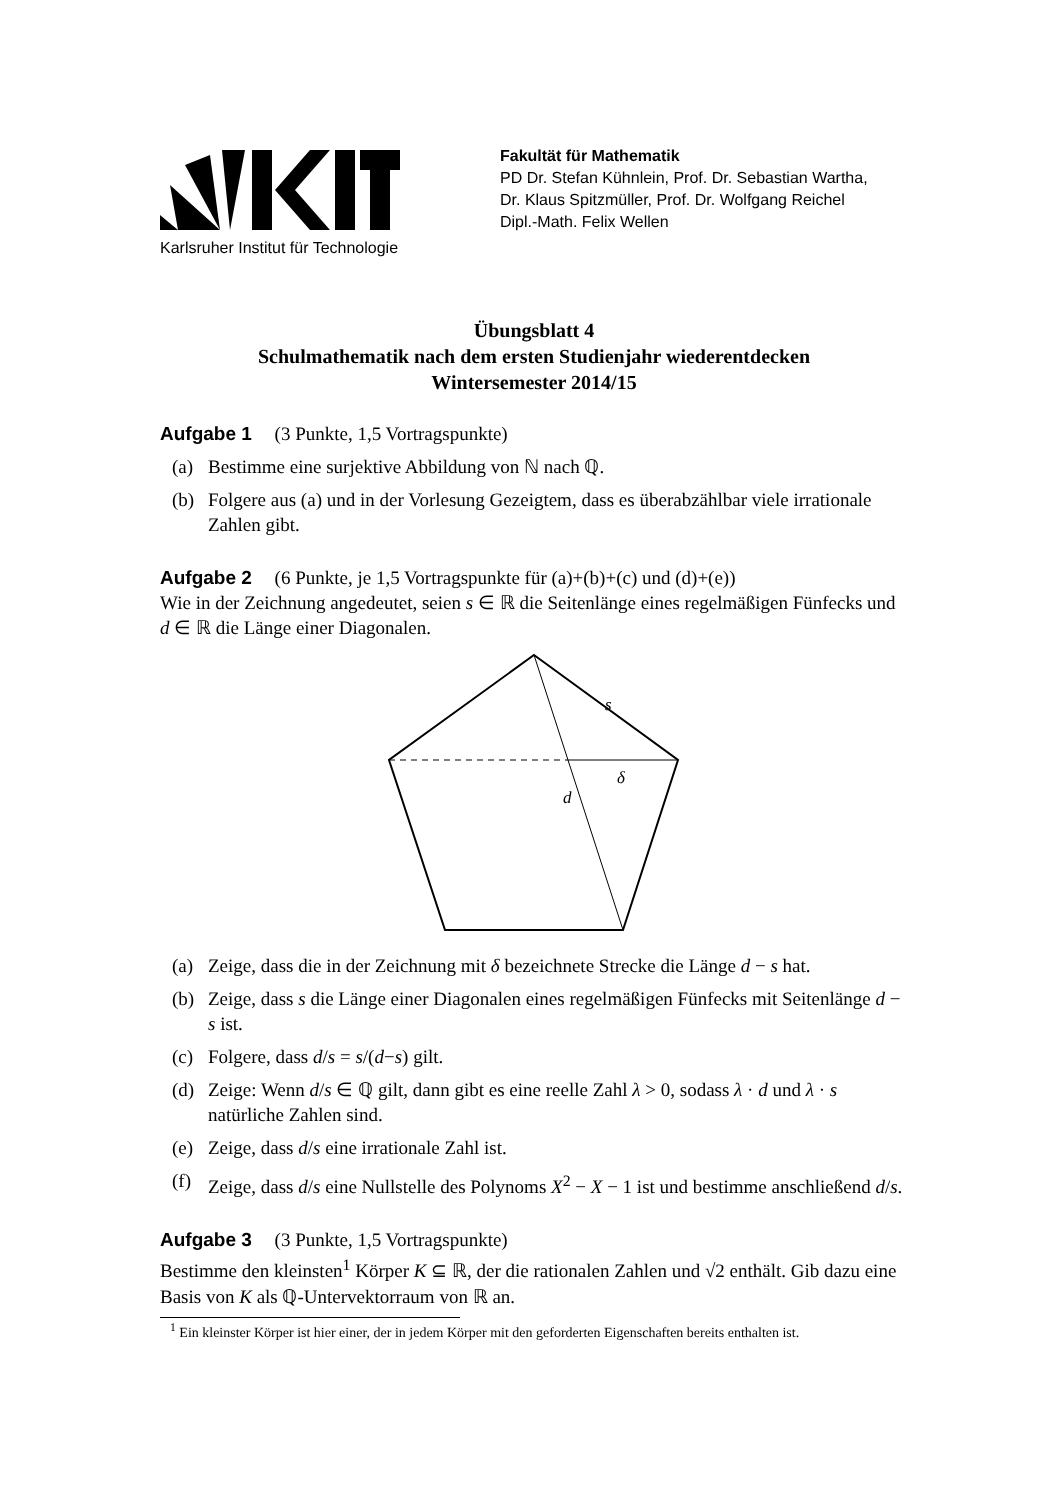Karlsruher Institut für Technologie
Fakultät für Mathematik
PD Dr. Stefan Kühnlein, Prof. Dr. Sebastian Wartha,
Dr. Klaus Spitzmüller, Prof. Dr. Wolfgang Reichel
Dipl.-Math. Felix Wellen
Übungsblatt 4
Schulmathematik nach dem ersten Studienjahr wiederentdecken
Wintersemester 2014/15
Aufgabe 1 (3 Punkte, 1,5 Vortragspunkte)
(a) Bestimme eine surjektive Abbildung von ℕ nach ℚ.
(b) Folgere aus (a) und in der Vorlesung Gezeigtem, dass es überabzählbar viele irrationale Zahlen gibt.
Aufgabe 2 (6 Punkte, je 1,5 Vortragspunkte für (a)+(b)+(c) und (d)+(e))
Wie in der Zeichnung angedeutet, seien s ∈ ℝ die Seitenlänge eines regelmäßigen Fünfecks und d ∈ ℝ die Länge einer Diagonalen.
s
δ
d
(a) Zeige, dass die in der Zeichnung mit δ bezeichnete Strecke die Länge d − s hat.
(b) Zeige, dass s die Länge einer Diagonalen eines regelmäßigen Fünfecks mit Seitenlänge d − s ist.
(c) Folgere, dass d/s = s/(d−s) gilt.
(d) Zeige: Wenn d/s ∈ ℚ gilt, dann gibt es eine reelle Zahl λ > 0, sodass λ · d und λ · s natürliche Zahlen sind.
(e) Zeige, dass d/s eine irrationale Zahl ist.
(f) Zeige, dass d/s eine Nullstelle des Polynoms X<sup>2</sup> − X − 1 ist und bestimme anschließend d/s.
Aufgabe 3 (3 Punkte, 1,5 Vortragspunkte)
Bestimme den kleinsten<sup>1</sup> Körper K ⊆ ℝ, der die rationalen Zahlen und √2 enthält. Gib dazu eine Basis von K als ℚ-Untervektorraum von ℝ an.
<sup>1</sup> Ein kleinster Körper ist hier einer, der in jedem Körper mit den geforderten Eigenschaften bereits enthalten ist.